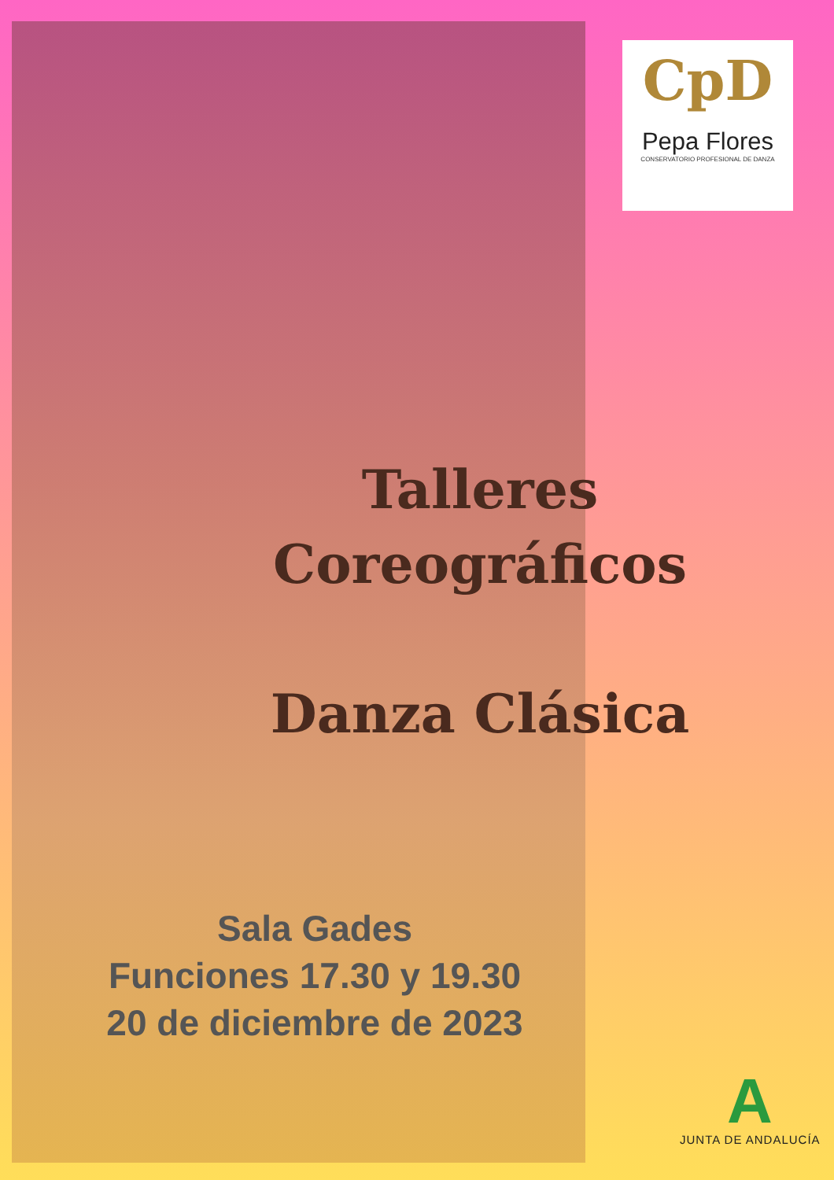CpD
Pepa Flores
CONSERVATORIO PROFESIONAL DE DANZA
Talleres
Coreográficos
Danza Clásica
Sala Gades
Funciones 17.30 y 19.30
20 de diciembre de 2023
A
JUNTA DE ANDALUCÍA